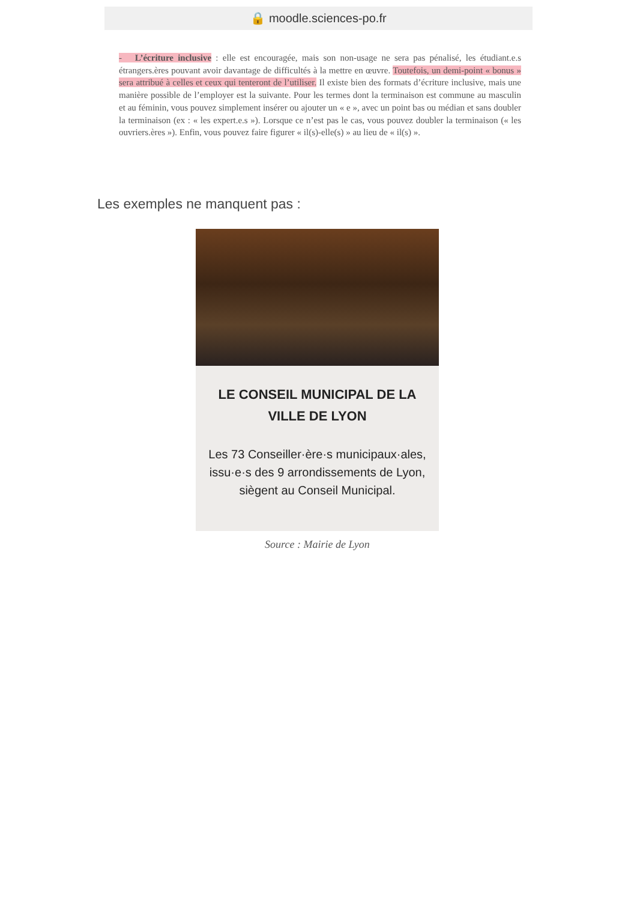🔒 moodle.sciences-po.fr
- L’écriture inclusive : elle est encouragée, mais son non-usage ne sera pas pénalisé, les étudiant.e.s étrangers.ères pouvant avoir davantage de difficultés à la mettre en œuvre. Toutefois, un demi-point « bonus » sera attribué à celles et ceux qui tenteront de l’utiliser. Il existe bien des formats d’écriture inclusive, mais une manière possible de l’employer est la suivante. Pour les termes dont la terminaison est commune au masculin et au féminin, vous pouvez simplement insérer ou ajouter un « e », avec un point bas ou médian et sans doubler la terminaison (ex : « les expert.e.s »). Lorsque ce n’est pas le cas, vous pouvez doubler la terminaison (« les ouvriers.ères »). Enfin, vous pouvez faire figurer « il(s)-elle(s) » au lieu de « il(s) ».
Les exemples ne manquent pas :
LE CONSEIL MUNICIPAL DE LA VILLE DE LYON
Les 73 Conseiller·ère·s municipaux·ales, issu·e·s des 9 arrondissements de Lyon, siègent au Conseil Municipal.
Source : Mairie de Lyon